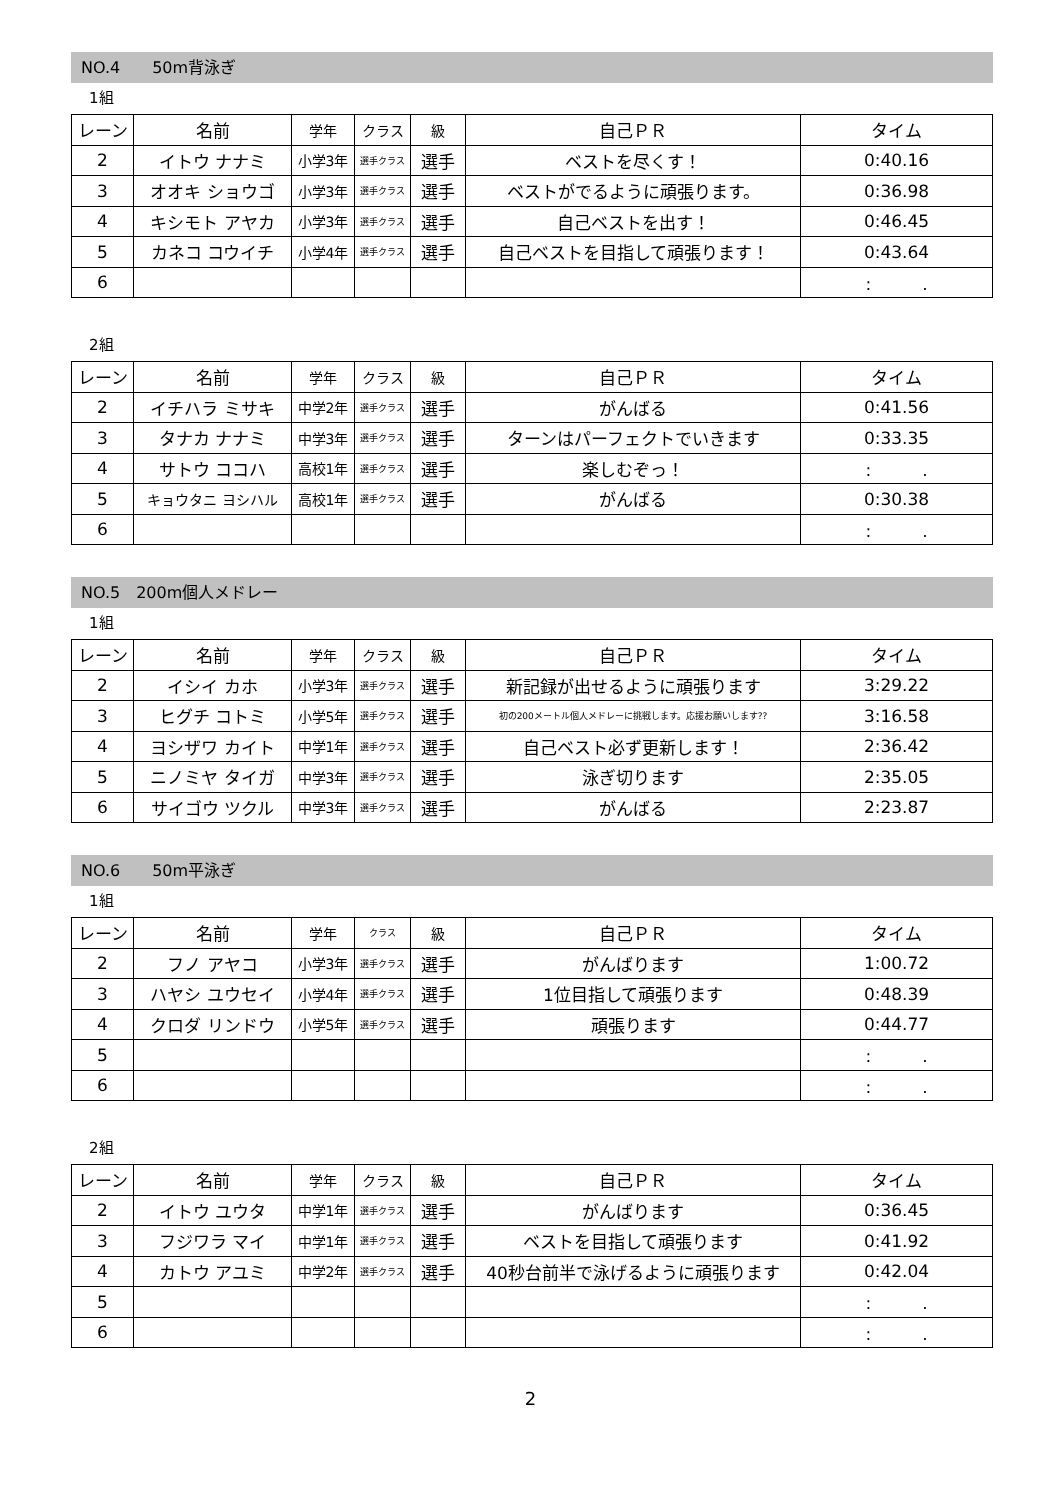NO.4　　50m背泳ぎ
1組
| レーン | 名前 | 学年 | クラス | 級 | 自己ＰＲ | タイム |
| 2 | イトウ ナナミ | 小学3年 | 選手クラス | 選手 | ベストを尽くす！ | 0:40.16 |
| 3 | オオキ ショウゴ | 小学3年 | 選手クラス | 選手 | ベストがでるように頑張ります。 | 0:36.98 |
| 4 | キシモト アヤカ | 小学3年 | 選手クラス | 選手 | 自己ベストを出す！ | 0:46.45 |
| 5 | カネコ コウイチ | 小学4年 | 選手クラス | 選手 | 自己ベストを目指して頑張ります！ | 0:43.64 |
| 6 | | | | | | : . |
2組
| レーン | 名前 | 学年 | クラス | 級 | 自己ＰＲ | タイム |
| 2 | イチハラ ミサキ | 中学2年 | 選手クラス | 選手 | がんばる | 0:41.56 |
| 3 | タナカ ナナミ | 中学3年 | 選手クラス | 選手 | ターンはパーフェクトでいきます | 0:33.35 |
| 4 | サトウ ココハ | 高校1年 | 選手クラス | 選手 | 楽しむぞっ！ | : . |
| 5 | キョウタニ ヨシハル | 高校1年 | 選手クラス | 選手 | がんばる | 0:30.38 |
| 6 | | | | | | : . |
NO.5　200m個人メドレー
1組
| レーン | 名前 | 学年 | クラス | 級 | 自己ＰＲ | タイム |
| 2 | イシイ カホ | 小学3年 | 選手クラス | 選手 | 新記録が出せるように頑張ります | 3:29.22 |
| 3 | ヒグチ コトミ | 小学5年 | 選手クラス | 選手 | 初の200メートル個人メドレーに挑戦します。応援お願いします?? | 3:16.58 |
| 4 | ヨシザワ カイト | 中学1年 | 選手クラス | 選手 | 自己ベスト必ず更新します！ | 2:36.42 |
| 5 | ニノミヤ タイガ | 中学3年 | 選手クラス | 選手 | 泳ぎ切ります | 2:35.05 |
| 6 | サイゴウ ツクル | 中学3年 | 選手クラス | 選手 | がんばる | 2:23.87 |
NO.6　　50m平泳ぎ
1組
| レーン | 名前 | 学年 | クラス | 級 | 自己ＰＲ | タイム |
| 2 | フノ アヤコ | 小学3年 | 選手クラス | 選手 | がんばります | 1:00.72 |
| 3 | ハヤシ ユウセイ | 小学4年 | 選手クラス | 選手 | 1位目指して頑張ります | 0:48.39 |
| 4 | クロダ リンドウ | 小学5年 | 選手クラス | 選手 | 頑張ります | 0:44.77 |
| 5 | | | | | | : . |
| 6 | | | | | | : . |
2組
| レーン | 名前 | 学年 | クラス | 級 | 自己ＰＲ | タイム |
| 2 | イトウ ユウタ | 中学1年 | 選手クラス | 選手 | がんばります | 0:36.45 |
| 3 | フジワラ マイ | 中学1年 | 選手クラス | 選手 | ベストを目指して頑張ります | 0:41.92 |
| 4 | カトウ アユミ | 中学2年 | 選手クラス | 選手 | 40秒台前半で泳げるように頑張ります | 0:42.04 |
| 5 | | | | | | : . |
| 6 | | | | | | : . |
2